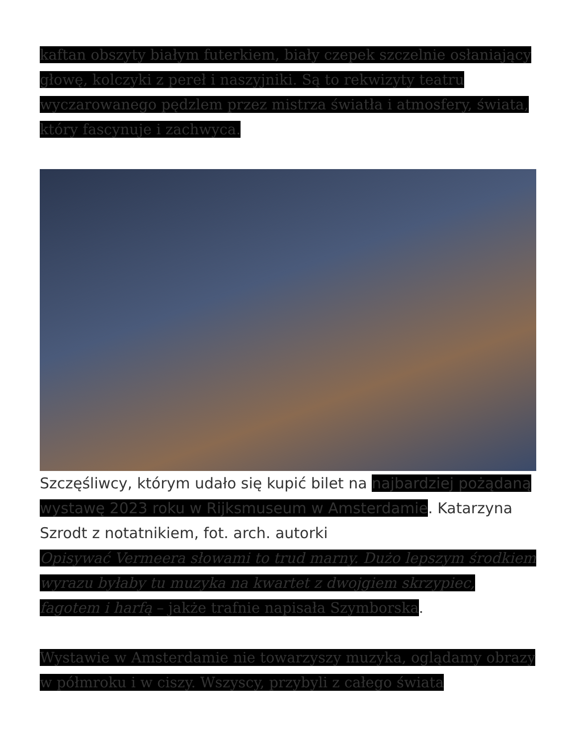kaftan obszyty białym futerkiem, biały czepek szczelnie osłaniający głowę, kolczyki z pereł i naszyjniki. Są to rekwizyty teatru wyczarowanego pędzlem przez mistrza światła i atmosfery, świata, który fascynuje i zachwyca.
Szczęśliwcy, którym udało się kupić bilet na najbardziej pożądaną wystawę 2023 roku w Rijksmuseum w Amsterdamie. Katarzyna Szrodt z notatnikiem, fot. arch. autorki
Opisywać Vermeera słowami to trud marny. Dużo lepszym środkiem wyrazu byłaby tu muzyka na kwartet z dwojgiem skrzypiec, fagotem i harfą – jakże trafnie napisała Szymborska.
Wystawie w Amsterdamie nie towarzyszy muzyka, oglądamy obrazy w półmroku i w ciszy. Wszyscy, przybyli z całego świata